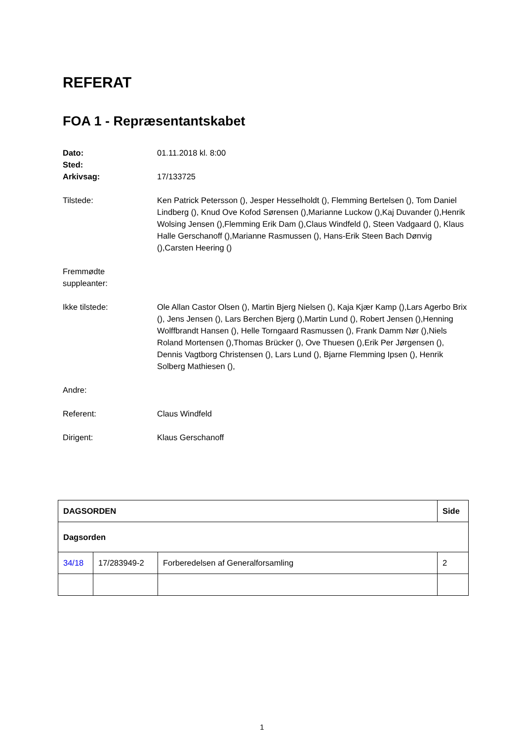REFERAT
FOA 1 - Repræsentantskabet
Dato: 01.11.2018 kl. 8:00
Sted:
Arkivsag: 17/133725
Tilstede: Ken Patrick Petersson (), Jesper Hesselholdt (), Flemming Bertelsen (), Tom Daniel Lindberg (), Knud Ove Kofod Sørensen (),Marianne Luckow (),Kaj Duvander (),Henrik Wolsing Jensen (),Flemming Erik Dam (),Claus Windfeld (), Steen Vadgaard (), Klaus Halle Gerschanoff (),Marianne Rasmussen (), Hans-Erik Steen Bach Dønvig (),Carsten Heering ()
Fremmødte
suppleanter:
Ikke tilstede: Ole Allan Castor Olsen (), Martin Bjerg Nielsen (), Kaja Kjær Kamp (),Lars Agerbo Brix (), Jens Jensen (), Lars Berchen Bjerg (),Martin Lund (), Robert Jensen (),Henning Wolffbrandt Hansen (), Helle Torngaard Rasmussen (), Frank Damm Nør (),Niels Roland Mortensen (),Thomas Brücker (), Ove Thuesen (),Erik Per Jørgensen (), Dennis Vagtborg Christensen (), Lars Lund (), Bjarne Flemming Ipsen (), Henrik Solberg Mathiesen (),
Andre:
Referent: Claus Windfeld
Dirigent: Klaus Gerschanoff
| DAGSORDEN | | | Side |
| --- | --- | --- | --- |
| Dagsorden | | | |
| 34/18 | 17/283949-2 | Forberedelsen af Generalforsamling | 2 |
1